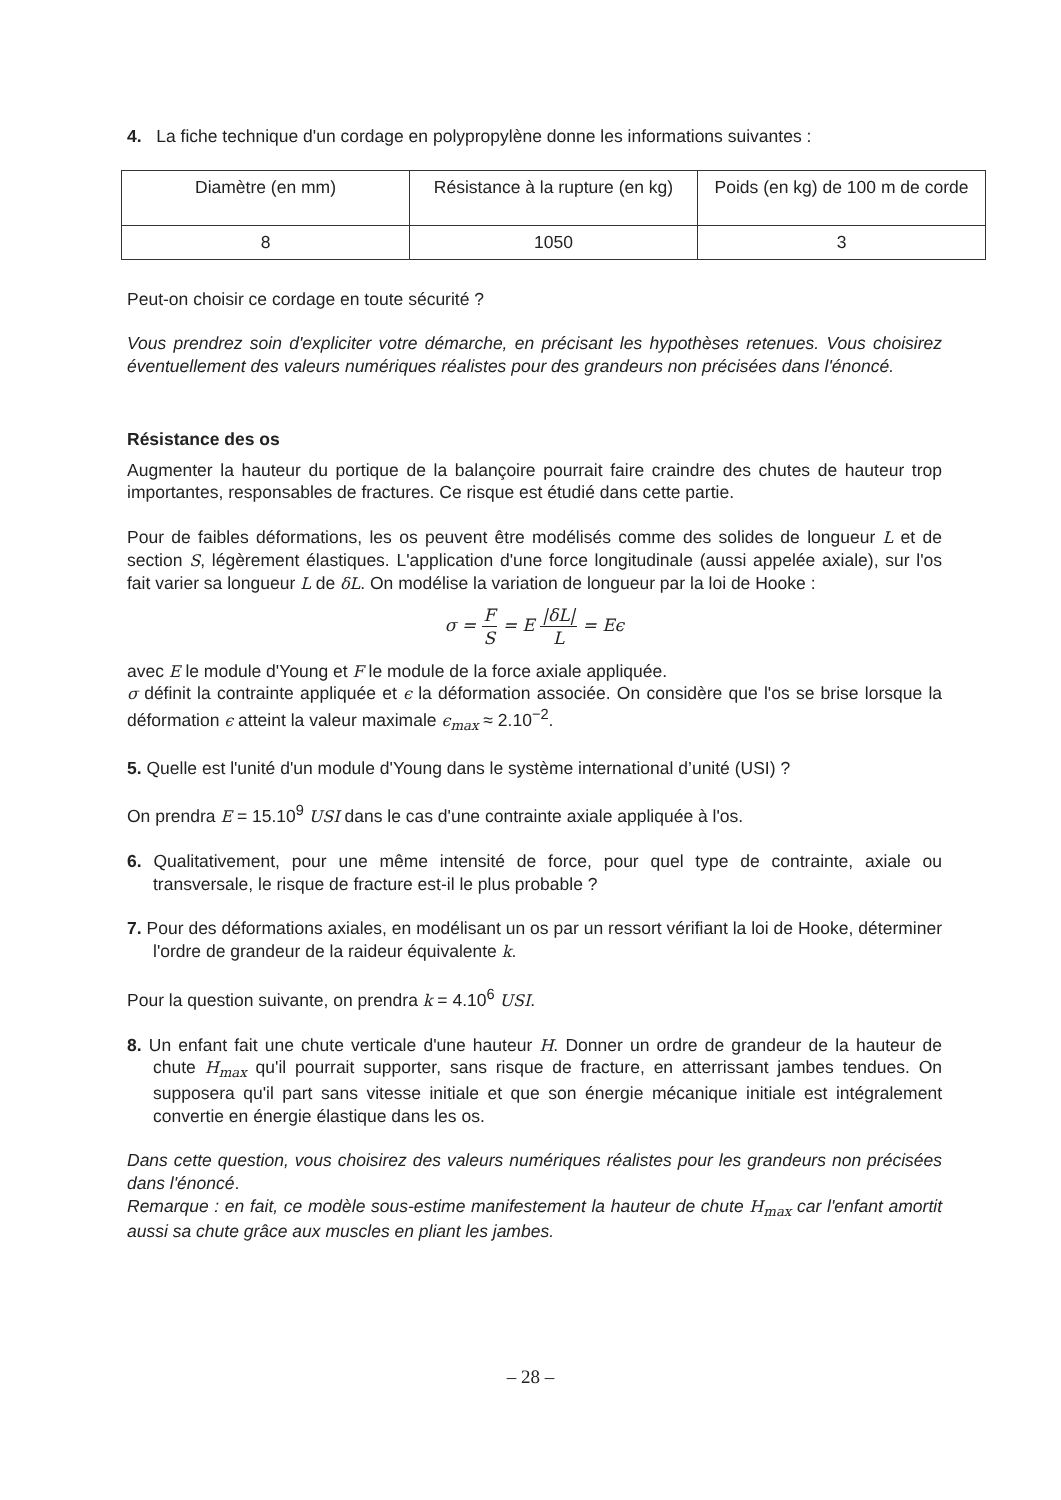4. La fiche technique d'un cordage en polypropylène donne les informations suivantes :
| Diamètre (en mm) | Résistance à la rupture (en kg) | Poids (en kg) de 100 m de corde |
| 8 | 1050 | 3 |
Peut-on choisir ce cordage en toute sécurité ?
Vous prendrez soin d'expliciter votre démarche, en précisant les hypothèses retenues. Vous choisirez éventuellement des valeurs numériques réalistes pour des grandeurs non précisées dans l'énoncé.
Résistance des os
Augmenter la hauteur du portique de la balançoire pourrait faire craindre des chutes de hauteur trop importantes, responsables de fractures. Ce risque est étudié dans cette partie.
Pour de faibles déformations, les os peuvent être modélisés comme des solides de longueur L et de section S, légèrement élastiques. L'application d'une force longitudinale (aussi appelée axiale), sur l'os fait varier sa longueur L de δL. On modélise la variation de longueur par la loi de Hooke :
σ = F S = E |δL| L = Eϵ
avec E le module d'Young et F le module de la force axiale appliquée.
σ définit la contrainte appliquée et ϵ la déformation associée. On considère que l'os se brise lorsque la déformation ϵ atteint la valeur maximale ϵ<sub>max</sub> ≈ 2.10<sup>−2</sup>.
5. Quelle est l'unité d'un module d'Young dans le système international d’unité (USI) ?
On prendra E = 15.10<sup>9</sup> USI dans le cas d'une contrainte axiale appliquée à l'os.
6. Qualitativement, pour une même intensité de force, pour quel type de contrainte, axiale ou transversale, le risque de fracture est-il le plus probable ?
7. Pour des déformations axiales, en modélisant un os par un ressort vérifiant la loi de Hooke, déterminer l'ordre de grandeur de la raideur équivalente k.
Pour la question suivante, on prendra k = 4.10<sup>6</sup> USI.
8. Un enfant fait une chute verticale d'une hauteur H. Donner un ordre de grandeur de la hauteur de chute H<sub>max</sub> qu'il pourrait supporter, sans risque de fracture, en atterrissant jambes tendues. On supposera qu'il part sans vitesse initiale et que son énergie mécanique initiale est intégralement convertie en énergie élastique dans les os.
Dans cette question, vous choisirez des valeurs numériques réalistes pour les grandeurs non précisées dans l'énoncé.
Remarque : en fait, ce modèle sous-estime manifestement la hauteur de chute H<sub>max</sub> car l'enfant amortit aussi sa chute grâce aux muscles en pliant les jambes.
– 28 –